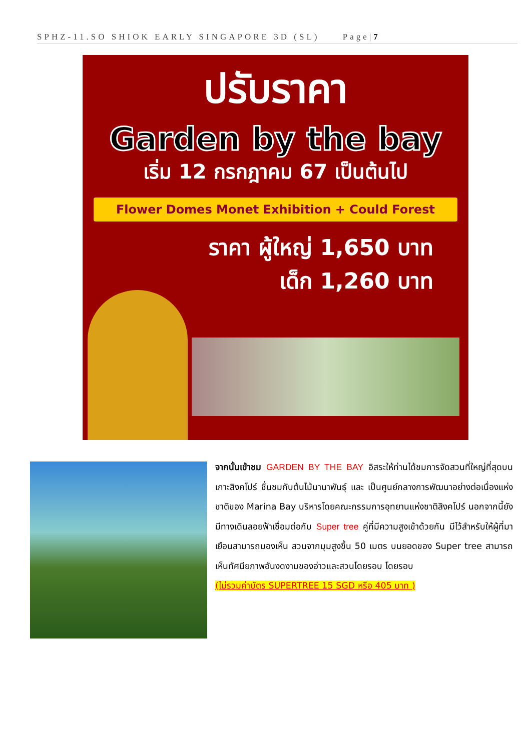SPHZ-11.SO SHIOK EARLY SINGAPORE 3D (SL) Page|7
ปรับราคา
Garden by the bay
เริ่ม 12 กรกฎาคม 67 เป็นต้นไป
Flower Domes Monet Exhibition + Could Forest
ราคา ผู้ใหญ่ 1,650 บาท
เด็ก 1,260 บาท
จากนั้นเข้าชม GARDEN BY THE BAY อิสระให้ท่านได้ชมการจัดสวนที่ใหญ่ที่สุดบนเกาะสิงคโปร์ ชื่นชมกับต้นไม้นานาพันธุ์ และ เป็นศูนย์กลางการพัฒนาอย่างต่อเนื่องแห่งชาติของ Marina Bay บริหารโดยคณะกรรมการอุทยานแห่งชาติสิงคโปร์ นอกจากนี้ยังมีทางเดินลอยฟ้าเชื่อมต่อกับ Super tree คู่ที่มีความสูงเข้าด้วยกัน มีไว้สำหรับให้ผู้ที่มาเยือนสามารถมองเห็น สวนจากมุมสูงขึ้น 50 เมตร บนยอดของ Super tree สามารถเห็นทัศนียภาพอันงดงามของอ่าวและสวนโดยรอบ โดยรอบ
(ไม่รวมค่าบัตร SUPERTREE 15 SGD หรือ 405 บาท )